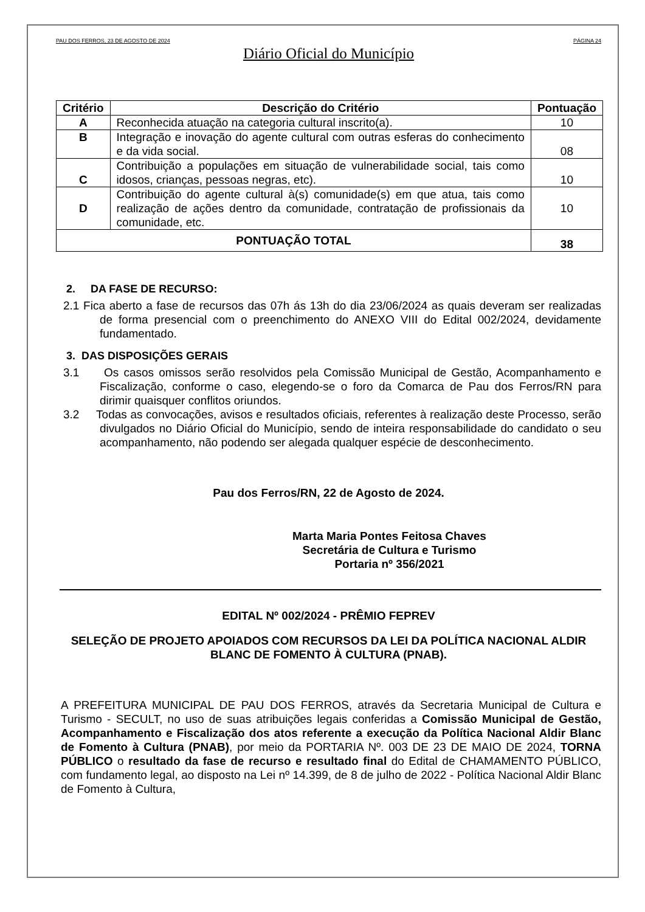PAU DOS FERROS, 23 DE AGOSTO DE 2024 PÁGINA 24
Diário Oficial do Município
| Critério | Descrição do Critério | Pontuação |
| --- | --- | --- |
| A | Reconhecida atuação na categoria cultural inscrito(a). | 10 |
| B | Integração e inovação do agente cultural com outras esferas do conhecimento e da vida social. | 08 |
| C | Contribuição a populações em situação de vulnerabilidade social, tais como idosos, crianças, pessoas negras, etc). | 10 |
| D | Contribuição do agente cultural à(s) comunidade(s) em que atua, tais como realização de ações dentro da comunidade, contratação de profissionais da comunidade, etc. | 10 |
| PONTUAÇÃO TOTAL | | 38 |
2. DA FASE DE RECURSO:
2.1 Fica aberto a fase de recursos das 07h ás 13h do dia 23/06/2024 as quais deveram ser realizadas de forma presencial com o preenchimento do ANEXO VIII do Edital 002/2024, devidamente fundamentado.
3. DAS DISPOSIÇÕES GERAIS
3.1 Os casos omissos serão resolvidos pela Comissão Municipal de Gestão, Acompanhamento e Fiscalização, conforme o caso, elegendo-se o foro da Comarca de Pau dos Ferros/RN para dirimir quaisquer conflitos oriundos.
3.2 Todas as convocações, avisos e resultados oficiais, referentes à realização deste Processo, serão divulgados no Diário Oficial do Município, sendo de inteira responsabilidade do candidato o seu acompanhamento, não podendo ser alegada qualquer espécie de desconhecimento.
Pau dos Ferros/RN, 22 de Agosto de 2024.
Marta Maria Pontes Feitosa Chaves
Secretária de Cultura e Turismo
Portaria nº 356/2021
EDITAL Nº 002/2024 - PRÊMIO FEPREV
SELEÇÃO DE PROJETO APOIADOS COM RECURSOS DA LEI DA POLÍTICA NACIONAL ALDIR BLANC DE FOMENTO À CULTURA (PNAB).
A PREFEITURA MUNICIPAL DE PAU DOS FERROS, através da Secretaria Municipal de Cultura e Turismo - SECULT, no uso de suas atribuições legais conferidas a Comissão Municipal de Gestão, Acompanhamento e Fiscalização dos atos referente a execução da Política Nacional Aldir Blanc de Fomento à Cultura (PNAB), por meio da PORTARIA Nº. 003 DE 23 DE MAIO DE 2024, TORNA PÚBLICO o resultado da fase de recurso e resultado final do Edital de CHAMAMENTO PÚBLICO, com fundamento legal, ao disposto na Lei nº 14.399, de 8 de julho de 2022 - Política Nacional Aldir Blanc de Fomento à Cultura,